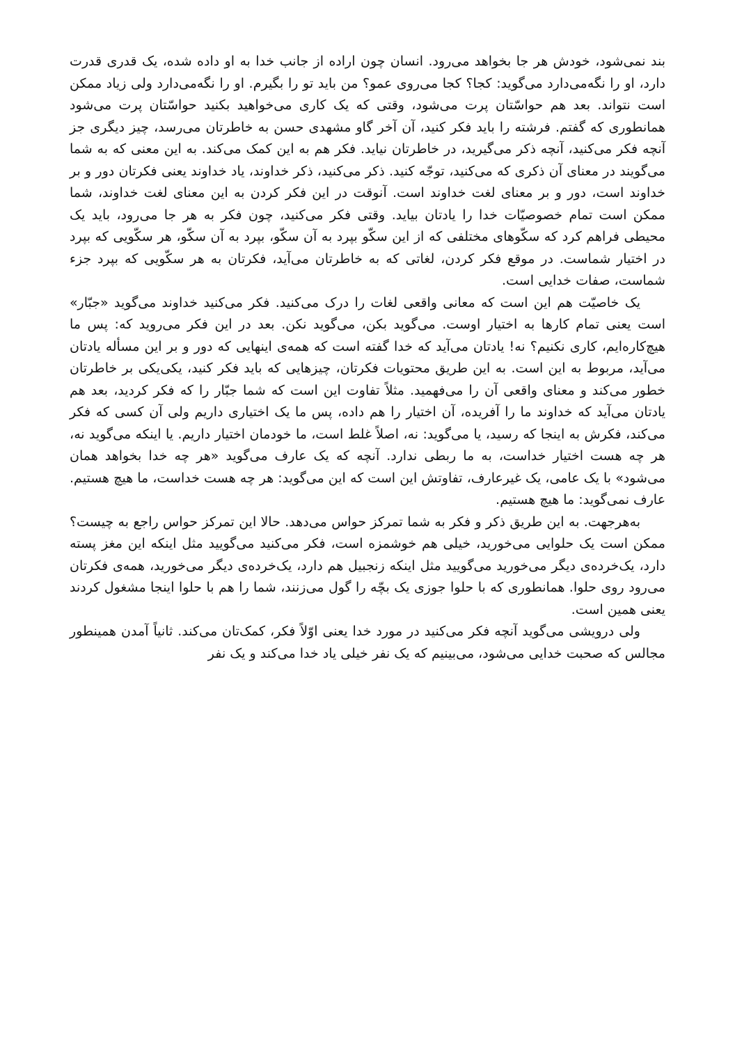بند نمی‌شود، خودش هر جا بخواهد می‌رود. انسان چون اراده از جانب خدا به او داده شده، یک قدری قدرت دارد، او را نگه‌می‌دارد می‌گوید: کجا؟ کجا می‌روی عمو؟ من باید تو را بگیرم. او را نگه‌می‌دارد ولی زیاد ممکن است نتواند. بعد هم حواسّتان پرت می‌شود، وقتی که یک کاری می‌خواهید بکنید حواسّتان پرت می‌شود همانطوری که گفتم. فرشته را باید فکر کنید، آن آخر گاو مشهدی حسن به خاطرتان می‌رسد، چیز دیگری جز آنچه فکر می‌کنید، آنچه ذکر می‌گیرید، در خاطرتان نیاید. فکر هم به این کمک می‌کند. به این معنی که به شما می‌گویند در معنای آن ذکری که می‌کنید، توجّه کنید. ذکر می‌کنید، ذکر خداوند، یاد خداوند یعنی فکرتان دور و بر خداوند است، دور و بر معنای لغت خداوند است. آنوقت در این فکر کردن به این معنای لغت خداوند، شما ممکن است تمام خصوصیّات خدا را یادتان بیاید. وقتی فکر می‌کنید، چون فکر به هر جا می‌رود، باید یک محیطی فراهم کرد که سکّوهای مختلفی که از این سکّو بپرد به آن سکّو، بپرد به آن سکّو، هر سکّویی که بپرد در اختیار شماست. در موقع فکر کردن، لغاتی که به خاطرتان می‌آید، فکرتان به هر سکّویی که بپرد جزء شماست، صفات خدایی است.
یک خاصیّت هم این است که معانی واقعی لغات را درک می‌کنید. فکر می‌کنید خداوند می‌گوید «جبّار» است یعنی تمام کارها به اختیار اوست. می‌گوید بکن، می‌گوید نکن. بعد در این فکر می‌روید که: پس ما هیچ‌کاره‌ایم، کاری نکنیم؟ نه! یادتان می‌آید که خدا گفته است که همه‌ی اینهایی که دور و بر این مسأله یادتان می‌آید، مربوط به این است. به این طریق محتویات فکرتان، چیزهایی که باید فکر کنید، یکی‌یکی بر خاطرتان خطور می‌کند و معنای واقعی آن را می‌فهمید. مثلاً تفاوت این است که شما جبّار را که فکر کردید، بعد هم یادتان می‌آید که خداوند ما را آفریده، آن اختیار را هم داده، پس ما یک اختیاری داریم ولی آن کسی که فکر می‌کند، فکرش به اینجا که رسید، یا می‌گوید: نه، اصلاً غلط است، ما خودمان اختیار داریم. یا اینکه می‌گوید نه، هر چه هست اختیار خداست، به ما ربطی ندارد. آنچه که یک عارف می‌گوید «هر چه خدا بخواهد همان می‌شود» با یک عامی، یک غیرعارف، تفاوتش این است که این می‌گوید: هر چه هست خداست، ما هیچ هستیم. عارف نمی‌گوید: ما هیچ هستیم.
به‌هرجهت. به این طریق ذکر و فکر به شما تمرکز حواس می‌دهد. حالا این تمرکز حواس راجع به چیست؟ ممکن است یک حلوایی می‌خورید، خیلی هم خوشمزه است، فکر می‌کنید می‌گویید مثل اینکه این مغز پسته دارد، یک‌خرده‌ی دیگر می‌خورید می‌گویید مثل اینکه زنجبیل هم دارد، یک‌خرده‌ی دیگر می‌خورید، همه‌ی فکرتان می‌رود روی حلوا. همانطوری که با حلوا جوزی یک بچّه را گول می‌زنند، شما را هم با حلوا اینجا مشغول کردند یعنی همین است.
ولی درویشی می‌گوید آنچه فکر می‌کنید در مورد خدا یعنی اوّلاً فکر، کمک‌تان می‌کند. ثانیاً آمدن همینطور مجالس که صحبت خدایی می‌شود، می‌بینیم که یک نفر خیلی یاد خدا می‌کند و یک نفر